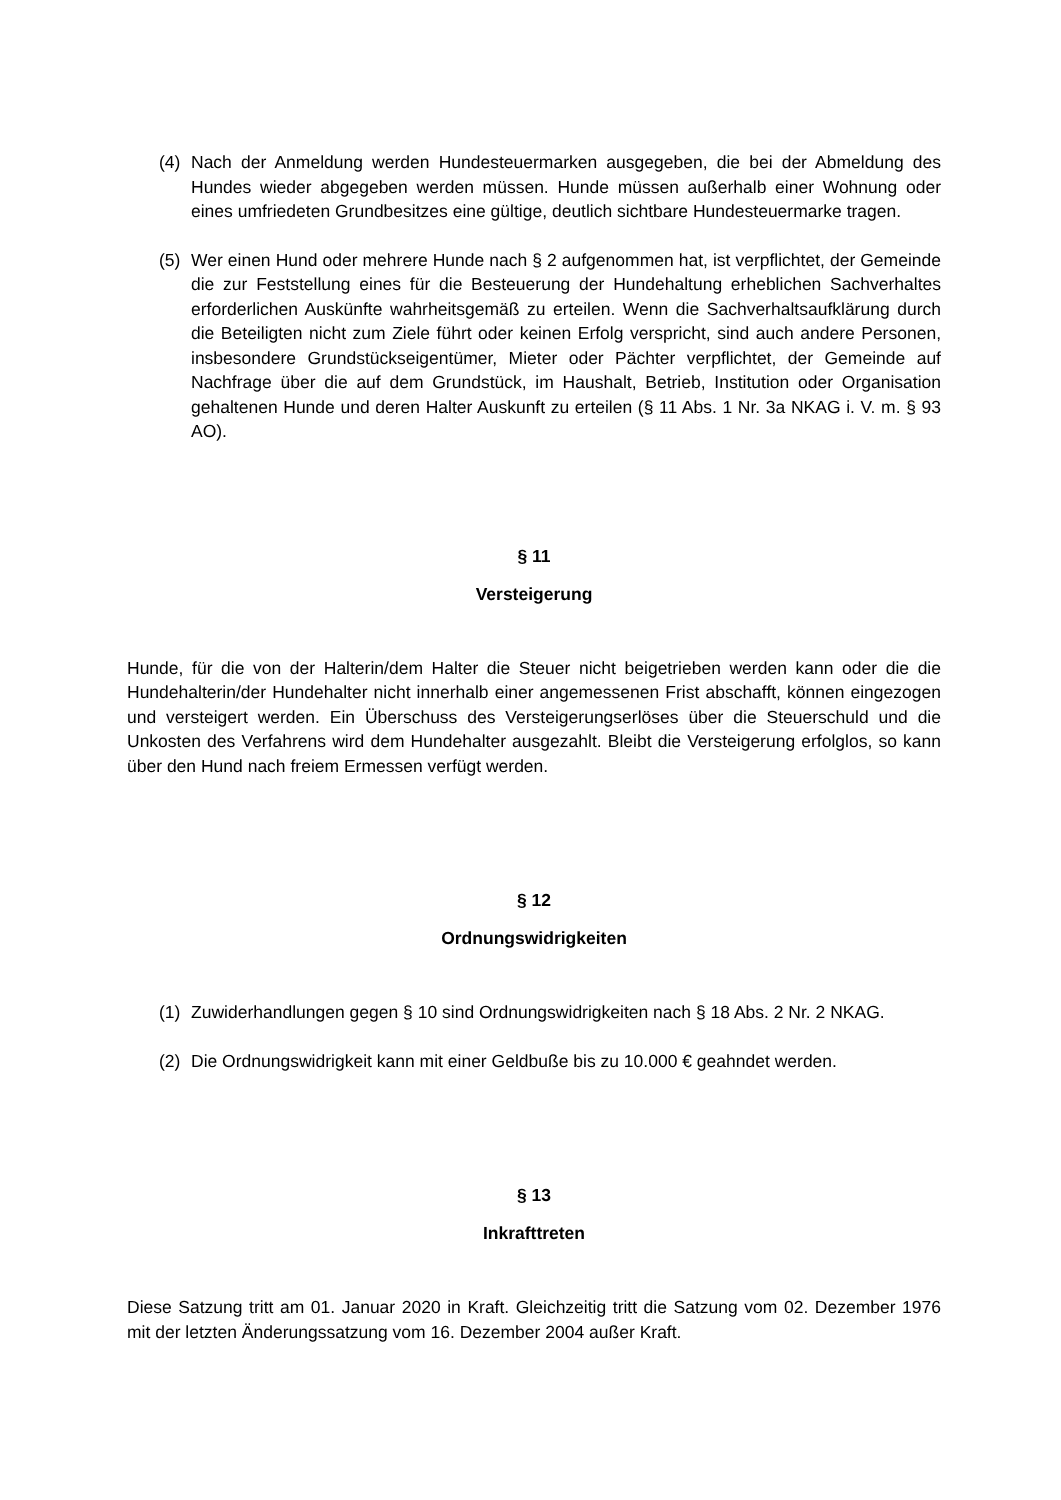(4) Nach der Anmeldung werden Hundesteuermarken ausgegeben, die bei der Abmeldung des Hundes wieder abgegeben werden müssen. Hunde müssen außerhalb einer Wohnung oder eines umfriedeten Grundbesitzes eine gültige, deutlich sichtbare Hundesteuermarke tragen.
(5) Wer einen Hund oder mehrere Hunde nach § 2 aufgenommen hat, ist verpflichtet, der Gemeinde die zur Feststellung eines für die Besteuerung der Hundehaltung erheblichen Sachverhaltes erforderlichen Auskünfte wahrheitsgemäß zu erteilen. Wenn die Sachverhaltsaufklärung durch die Beteiligten nicht zum Ziele führt oder keinen Erfolg verspricht, sind auch andere Personen, insbesondere Grundstückseigentümer, Mieter oder Pächter verpflichtet, der Gemeinde auf Nachfrage über die auf dem Grundstück, im Haushalt, Betrieb, Institution oder Organisation gehaltenen Hunde und deren Halter Auskunft zu erteilen (§ 11 Abs. 1 Nr. 3a NKAG i. V. m. § 93 AO).
§ 11
Versteigerung
Hunde, für die von der Halterin/dem Halter die Steuer nicht beigetrieben werden kann oder die die Hundehalterin/der Hundehalter nicht innerhalb einer angemessenen Frist abschafft, können eingezogen und versteigert werden. Ein Überschuss des Versteigerungserlöses über die Steuerschuld und die Unkosten des Verfahrens wird dem Hundehalter ausgezahlt. Bleibt die Versteigerung erfolglos, so kann über den Hund nach freiem Ermessen verfügt werden.
§ 12
Ordnungswidrigkeiten
(1) Zuwiderhandlungen gegen § 10 sind Ordnungswidrigkeiten nach § 18 Abs. 2 Nr. 2 NKAG.
(2) Die Ordnungswidrigkeit kann mit einer Geldbuße bis zu 10.000 € geahndet werden.
§ 13
Inkrafttreten
Diese Satzung tritt am 01. Januar 2020 in Kraft. Gleichzeitig tritt die Satzung vom 02. Dezember 1976 mit der letzten Änderungssatzung vom 16. Dezember 2004 außer Kraft.